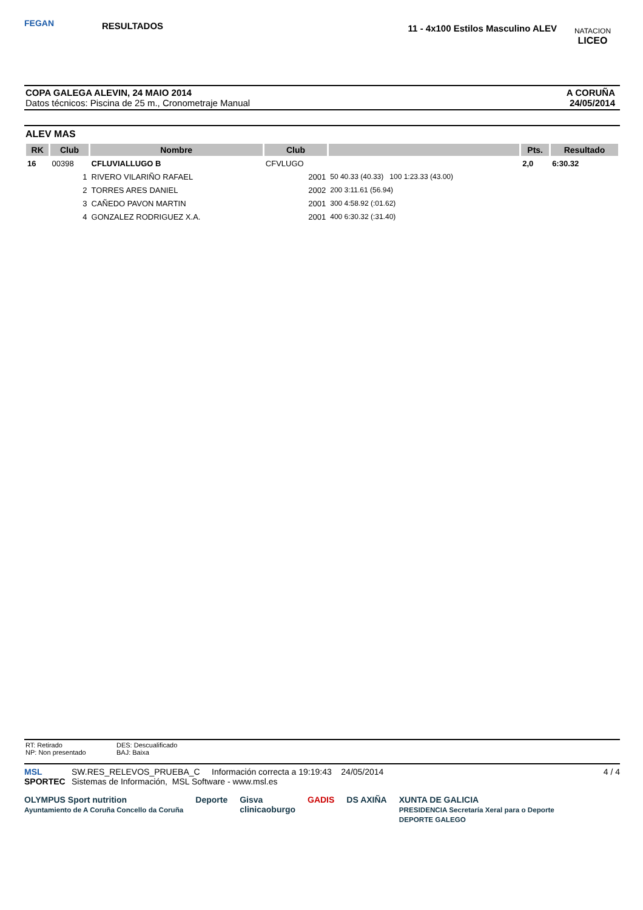FEGAN
RESULTADOS
11 - 4x100 Estilos Masculino ALEV
NATACION
LICEO
COPA GALEGA ALEVIN, 24 MAIO 2014
Datos técnicos: Piscina de 25 m., Cronometraje Manual
A CORUÑA
24/05/2014
ALEV MAS
| RK | Club | Nombre | Club | | Pts. | Resultado |
| --- | --- | --- | --- | --- | --- | --- |
| 16 | 00398 | CFLUVIALLUGO B | CFVLUGO | | 2,0 | 6:30.32 |
| | 1 | RIVERO VILARIÑO RAFAEL | 2001 | 50 40.33 (40.33) 100 1:23.33 (43.00) | | |
| | 2 | TORRES ARES DANIEL | 2002 | 200 3:11.61 (56.94) | | |
| | 3 | CAÑEDO PAVON MARTIN | 2001 | 300 4:58.92 (:01.62) | | |
| | 4 | GONZALEZ RODRIGUEZ X.A. | 2001 | 400 6:30.32 (:31.40) | | |
RT: Retirado
NP: Non presentado
DES: Descualificado
BAJ: Baixa
MSL
SPORTEC
SW.RES_RELEVOS_PRUEBA_C Información correcta a 19:19:43 24/05/2014
Sistemas de Información, MSL Software - www.msl.es
4 / 4
OLYMPUS Sport nutrition
Ayuntamiento de A Coruña Concello da Coruña Deporte Gisva
clinicaoburgo GADIS DS AXIÑA XUNTA DE GALICIA
PRESIDENCIA Secretaría Xeral para o Deporte
DEPORTE GALEGO